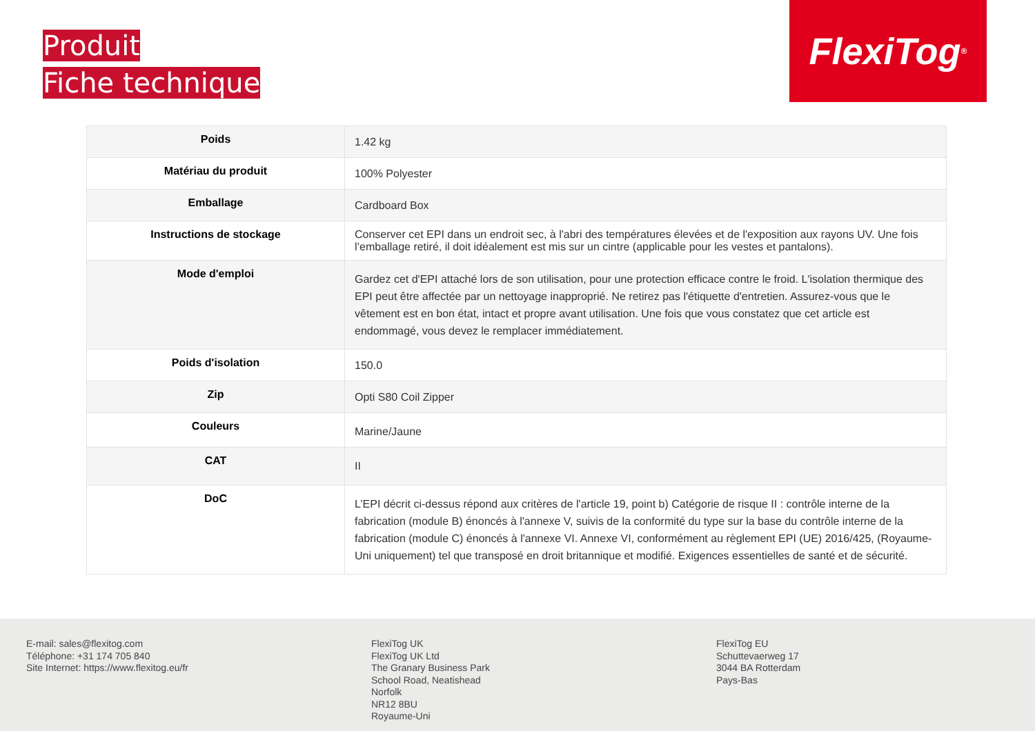Produit
Fiche technique
FlexiTog<sup>®</sup>
| Poids | 1.42 kg |
| Matériau du produit | 100% Polyester |
| Emballage | Cardboard Box |
| Instructions de stockage | Conserver cet EPI dans un endroit sec, à l'abri des températures élevées et de l'exposition aux rayons UV. Une fois l’emballage retiré, il doit idéalement est mis sur un cintre (applicable pour les vestes et pantalons). |
| Mode d'emploi | Gardez cet d'EPI attaché lors de son utilisation, pour une protection efficace contre le froid. L'isolation thermique des EPI peut être affectée par un nettoyage inapproprié. Ne retirez pas l'étiquette d'entretien. Assurez-vous que le vêtement est en bon état, intact et propre avant utilisation. Une fois que vous constatez que cet article est endommagé, vous devez le remplacer immédiatement. |
| Poids d'isolation | 150.0 |
| Zip | Opti S80 Coil Zipper |
| Couleurs | Marine/Jaune |
| CAT | II |
| DoC | L’EPI décrit ci-dessus répond aux critères de l'article 19, point b) Catégorie de risque II : contrôle interne de la fabrication (module B) énoncés à l'annexe V, suivis de la conformité du type sur la base du contrôle interne de la fabrication (module C) énoncés à l'annexe VI. Annexe VI, conformément au règlement EPI (UE) 2016/425, (Royaume-Uni uniquement) tel que transposé en droit britannique et modifié. Exigences essentielles de santé et de sécurité. |
E-mail: sales@flexitog.com
Téléphone: +31 174 705 840
Site Internet: https://www.flexitog.eu/fr
FlexiTog UK
FlexiTog UK Ltd
The Granary Business Park
School Road, Neatishead
Norfolk
NR12 8BU
Royaume-Uni
FlexiTog EU
Schuttevaerweg 17
3044 BA Rotterdam
Pays-Bas